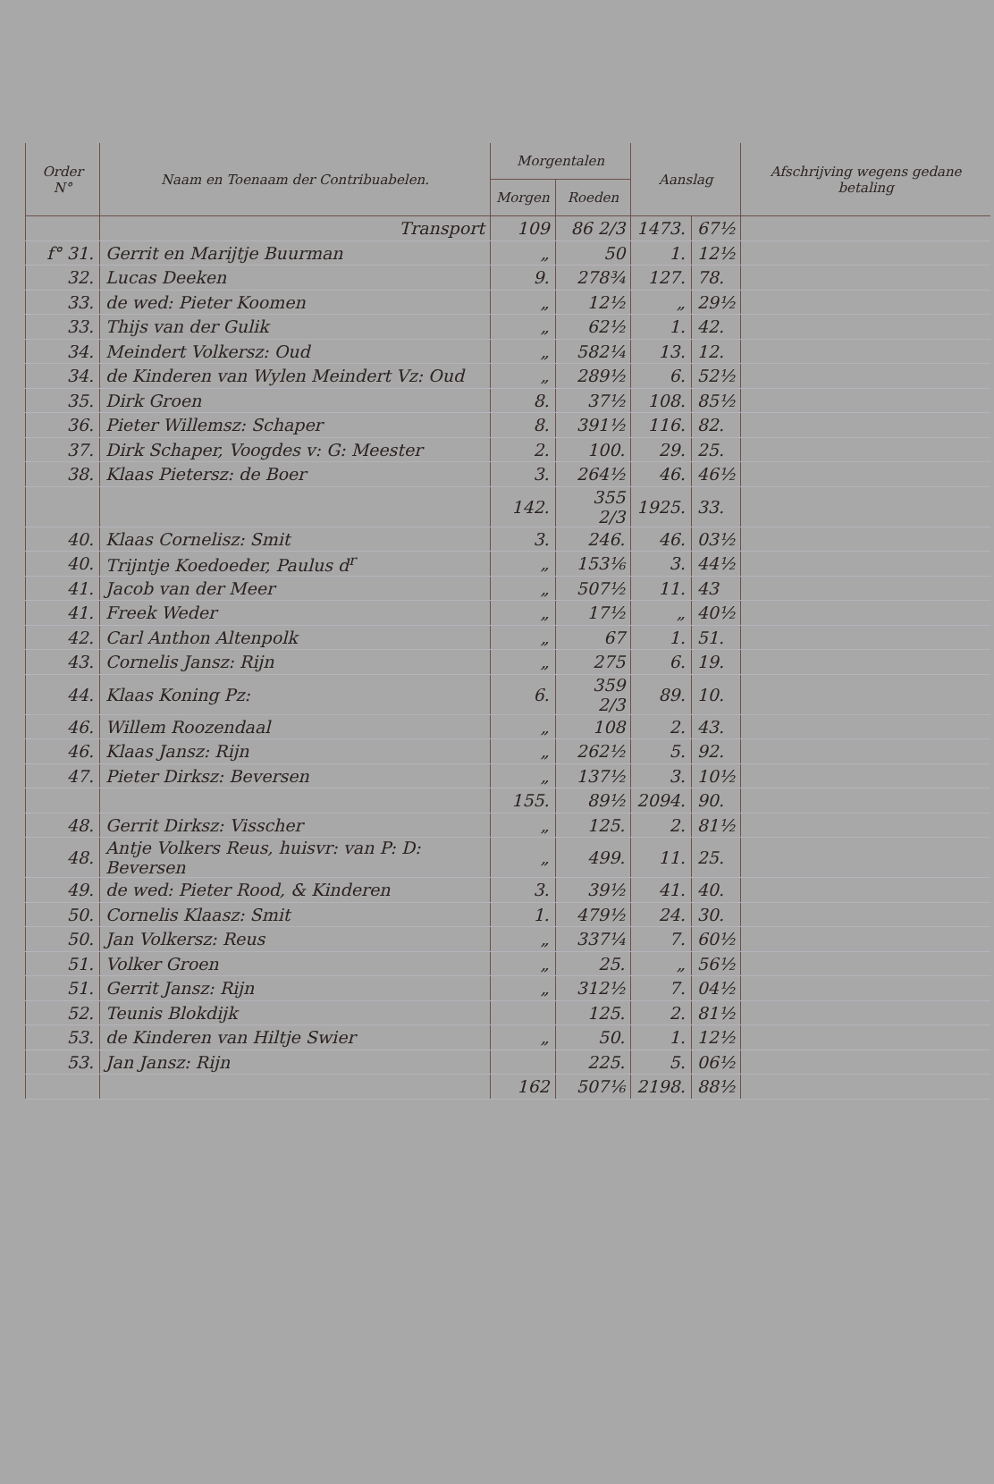| Order N° | Naam en Toenaam der Contribuabelen. | Morgentalen | | Aanslag | | Afschrijving wegens gedane betaling |
| --- | --- | --- | --- | --- | --- | --- |
| | | Morgen | Roeden | | | |
| | Transport | 109 | 86 2/3 | 1473. | 67½ | |
| f° 31. | Gerrit en Marijtje Buurman | „ | 50 | 1. | 12½ | |
| 32. | Lucas Deeken | 9. | 278¾ | 127. | 78. | |
| 33. | de wed: Pieter Koomen | „ | 12½ | „ | 29½ | |
| 33. | Thijs van der Gulik | „ | 62½ | 1. | 42. | |
| 34. | Meindert Volkersz: Oud | „ | 582¼ | 13. | 12. | |
| 34. | de Kinderen van Wylen Meindert Vz: Oud | „ | 289½ | 6. | 52½ | |
| 35. | Dirk Groen | 8. | 37½ | 108. | 85½ | |
| 36. | Pieter Willemsz: Schaper | 8. | 391½ | 116. | 82. | |
| 37. | Dirk Schaper, Voogdes v: G: Meester | 2. | 100. | 29. | 25. | |
| 38. | Klaas Pietersz: de Boer | 3. | 264½ | 46. | 46½ | |
| | | 142. | 355 2/3 | 1925. | 33. | |
| 40. | Klaas Cornelisz: Smit | 3. | 246. | 46. | 03½ | |
| 40. | Trijntje Koedoeder, Paulus d<sup>r</sup> | „ | 153⅙ | 3. | 44½ | |
| 41. | Jacob van der Meer | „ | 507½ | 11. | 43 | |
| 41. | Freek Weder | „ | 17½ | „ | 40½ | |
| 42. | Carl Anthon Altenpolk | „ | 67 | 1. | 51. | |
| 43. | Cornelis Jansz: Rijn | „ | 275 | 6. | 19. | |
| 44. | Klaas Koning Pz: | 6. | 359 2/3 | 89. | 10. | |
| 46. | Willem Roozendaal | „ | 108 | 2. | 43. | |
| 46. | Klaas Jansz: Rijn | „ | 262½ | 5. | 92. | |
| 47. | Pieter Dirksz: Beversen | „ | 137½ | 3. | 10½ | |
| | | 155. | 89½ | 2094. | 90. | |
| 48. | Gerrit Dirksz: Visscher | „ | 125. | 2. | 81½ | |
| 48. | Antje Volkers Reus, huisvr: van P: D: Beversen | „ | 499. | 11. | 25. | |
| 49. | de wed: Pieter Rood, & Kinderen | 3. | 39½ | 41. | 40. | |
| 50. | Cornelis Klaasz: Smit | 1. | 479½ | 24. | 30. | |
| 50. | Jan Volkersz: Reus | „ | 337¼ | 7. | 60½ | |
| 51. | Volker Groen | „ | 25. | „ | 56½ | |
| 51. | Gerrit Jansz: Rijn | „ | 312½ | 7. | 04½ | |
| 52. | Teunis Blokdijk | | 125. | 2. | 81½ | |
| 53. | de Kinderen van Hiltje Swier | „ | 50. | 1. | 12½ | |
| 53. | Jan Jansz: Rijn | | 225. | 5. | 06½ | |
| | | 162 | 507⅙ | 2198. | 88½ | |